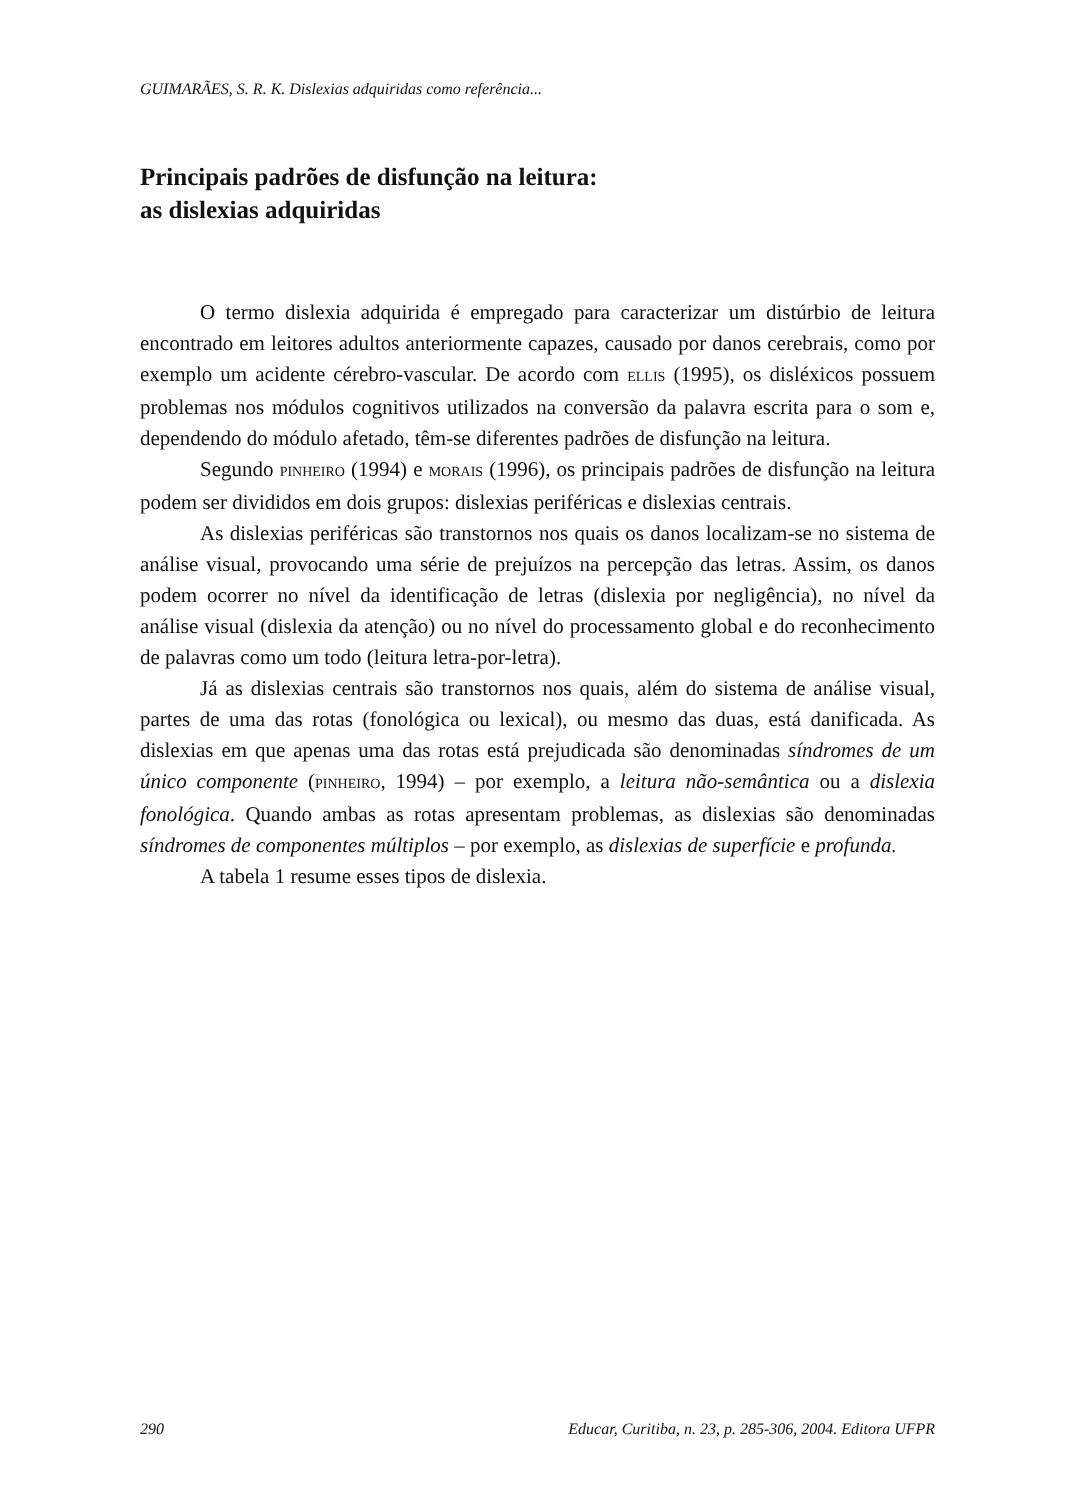GUIMARÃES, S. R. K. Dislexias adquiridas como referência...
Principais padrões de disfunção na leitura:
as dislexias adquiridas
O termo dislexia adquirida é empregado para caracterizar um distúrbio de leitura encontrado em leitores adultos anteriormente capazes, causado por danos cerebrais, como por exemplo um acidente cérebro-vascular. De acordo com ELLIS (1995), os disléxicos possuem problemas nos módulos cognitivos utilizados na conversão da palavra escrita para o som e, dependendo do módulo afetado, têm-se diferentes padrões de disfunção na leitura.
Segundo PINHEIRO (1994) e MORAIS (1996), os principais padrões de disfunção na leitura podem ser divididos em dois grupos: dislexias periféricas e dislexias centrais.
As dislexias periféricas são transtornos nos quais os danos localizam-se no sistema de análise visual, provocando uma série de prejuízos na percepção das letras. Assim, os danos podem ocorrer no nível da identificação de letras (dislexia por negligência), no nível da análise visual (dislexia da atenção) ou no nível do processamento global e do reconhecimento de palavras como um todo (leitura letra-por-letra).
Já as dislexias centrais são transtornos nos quais, além do sistema de análise visual, partes de uma das rotas (fonológica ou lexical), ou mesmo das duas, está danificada. As dislexias em que apenas uma das rotas está prejudicada são denominadas síndromes de um único componente (PINHEIRO, 1994) – por exemplo, a leitura não-semântica ou a dislexia fonológica. Quando ambas as rotas apresentam problemas, as dislexias são denominadas síndromes de componentes múltiplos – por exemplo, as dislexias de superfície e profunda.
A tabela 1 resume esses tipos de dislexia.
290 Educar, Curitiba, n. 23, p. 285-306, 2004. Editora UFPR